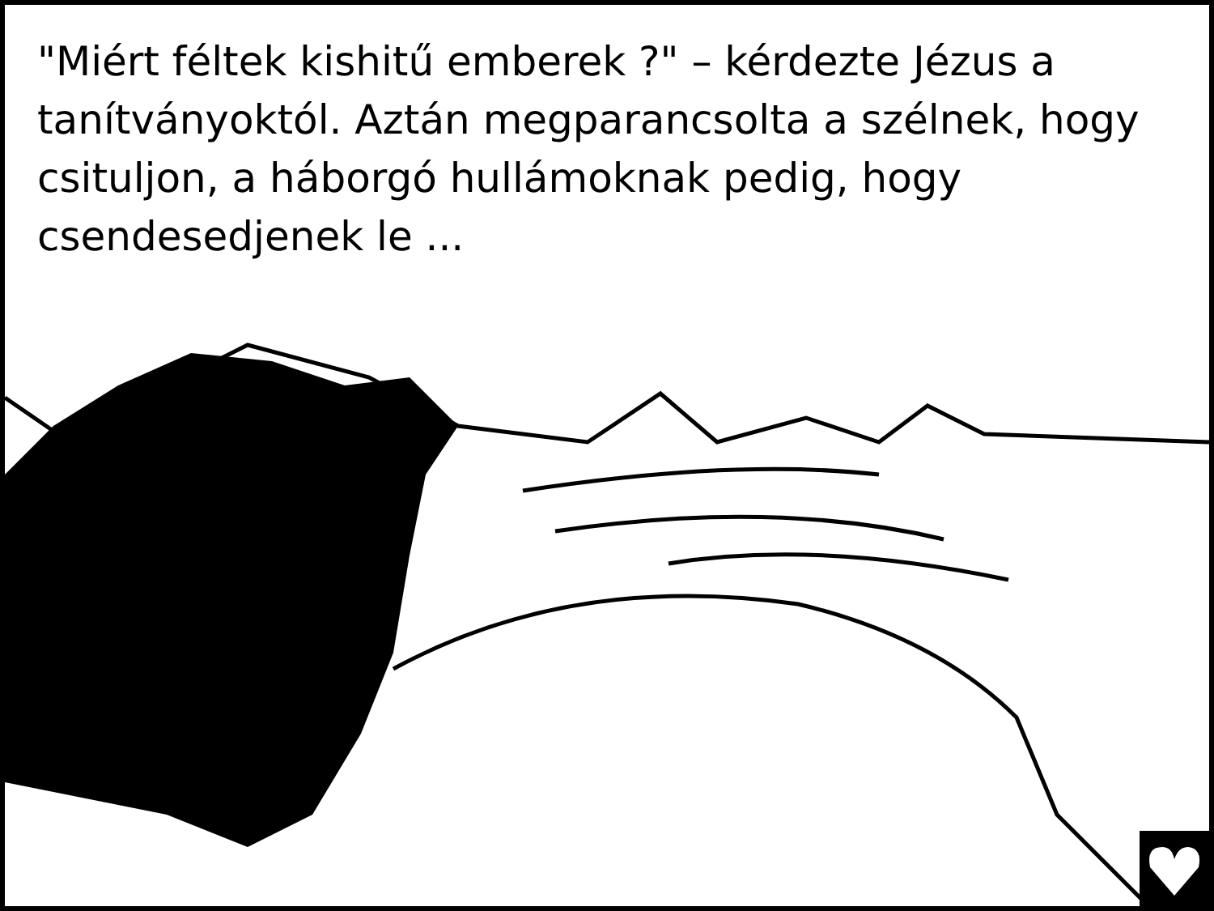"Miért féltek kishitű emberek ?" – kérdezte Jézus a tanítványoktól. Aztán megparancsolta a szélnek, hogy csituljon, a háborgó hullámoknak pedig, hogy csendesedjenek le ...